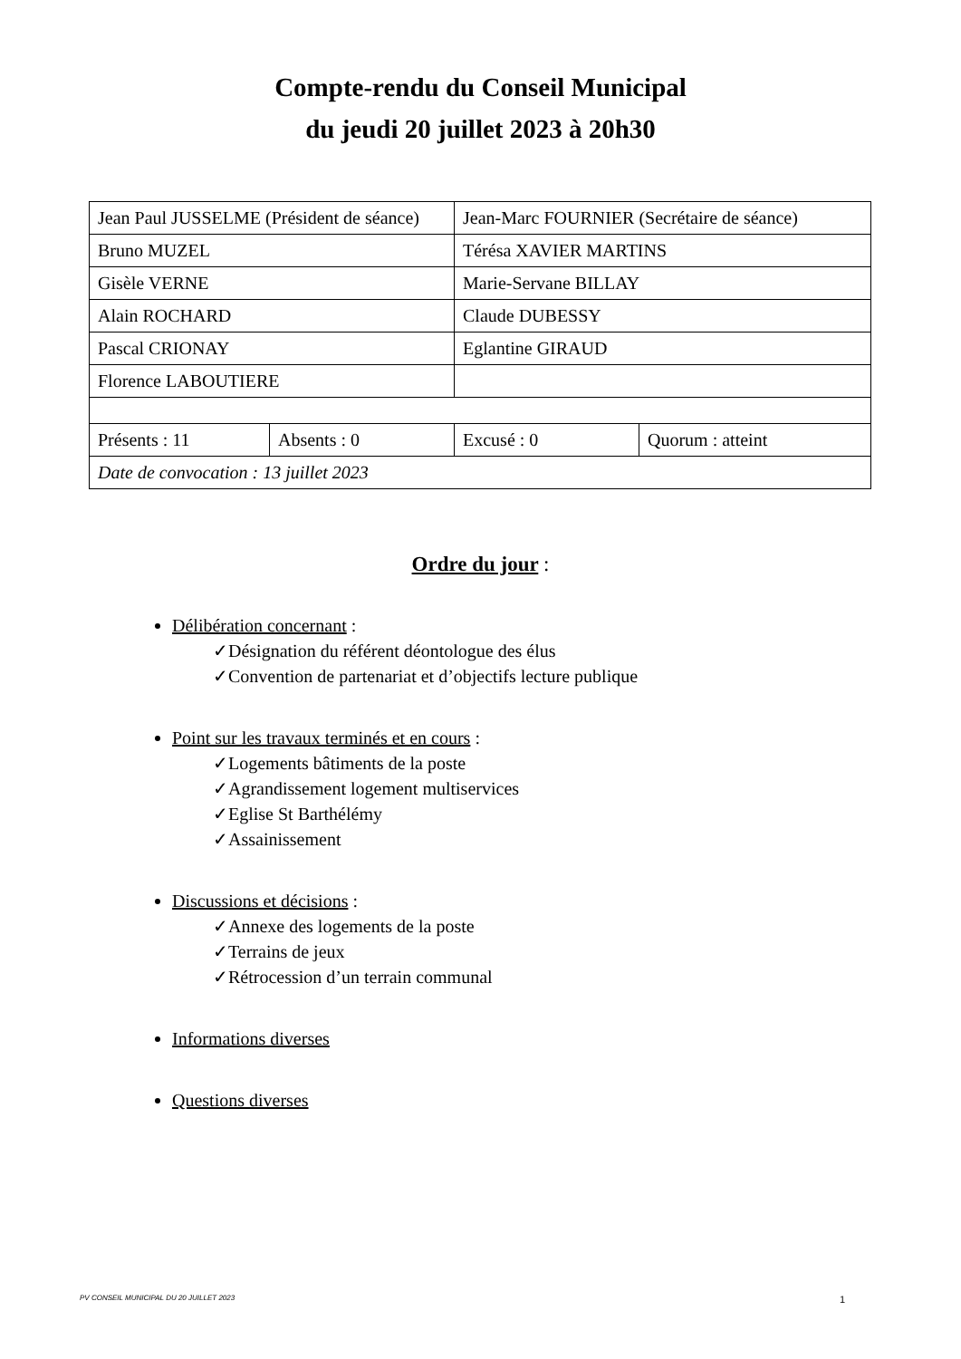Compte-rendu du Conseil Municipal
du jeudi 20 juillet 2023 à 20h30
| Jean Paul JUSSELME (Président de séance) | | Jean-Marc FOURNIER (Secrétaire de séance) | |
| Bruno MUZEL | | Térésa XAVIER MARTINS | |
| Gisèle VERNE | | Marie-Servane BILLAY | |
| Alain ROCHARD | | Claude DUBESSY | |
| Pascal CRIONAY | | Eglantine GIRAUD | |
| Florence LABOUTIERE | | | |
| Présents : 11 | Absents : 0 | Excusé : 0 | Quorum : atteint |
| Date de convocation : 13 juillet 2023 | | | |
Ordre du jour :
Délibération concernant :
✓Désignation du référent déontologue des élus
✓Convention de partenariat et d’objectifs lecture publique
Point sur les travaux terminés et en cours :
✓Logements bâtiments de la poste
✓Agrandissement logement multiservices
✓Eglise St Barthélémy
✓Assainissement
Discussions et décisions :
✓Annexe des logements de la poste
✓Terrains de jeux
✓Rétrocession d’un terrain communal
Informations diverses
Questions diverses
PV CONSEIL MUNICIPAL DU 20 JUILLET 2023 1